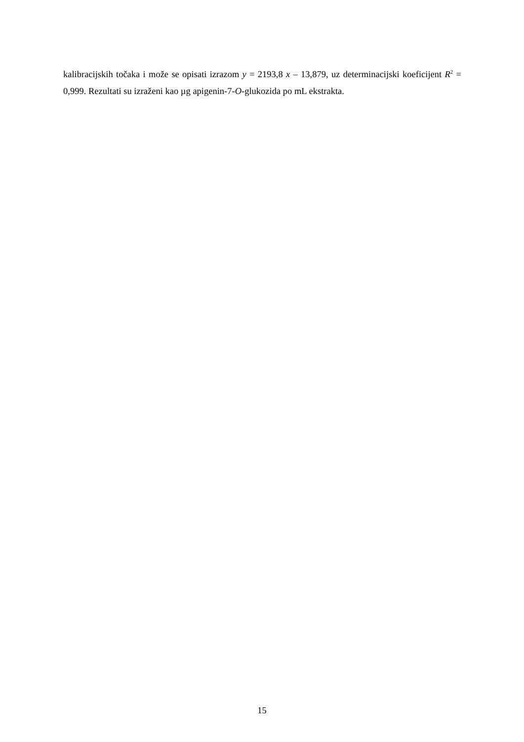kalibracijskih točaka i može se opisati izrazom y = 2193,8 x – 13,879, uz determinacijski koeficijent R<sup>2</sup> = 0,999. Rezultati su izraženi kao µg apigenin-7-O-glukozida po mL ekstrakta.
15